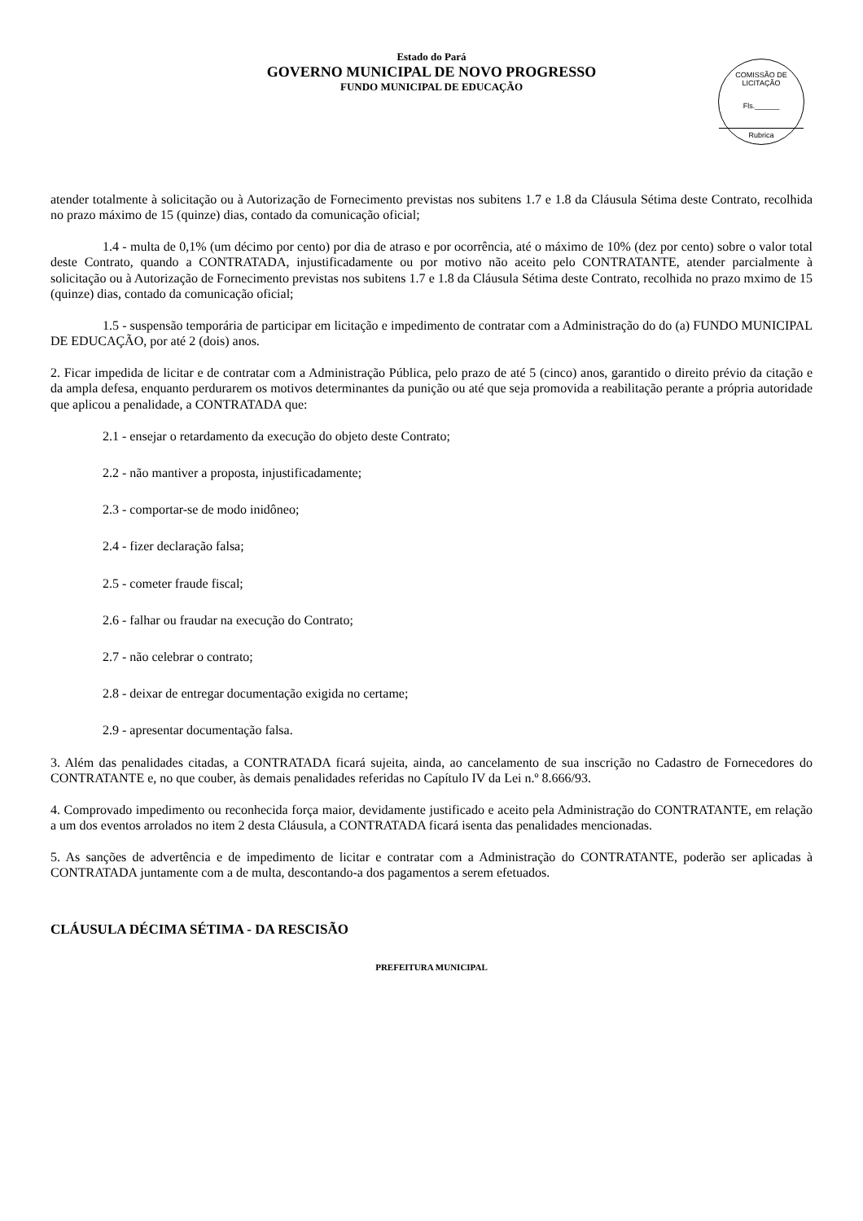Estado do Pará
GOVERNO MUNICIPAL DE NOVO PROGRESSO
FUNDO MUNICIPAL DE EDUCAÇÃO
COMISSÃO DE LICITAÇÃO
Fls.______
Rubrica
atender totalmente à solicitação ou à Autorização de Fornecimento previstas nos subitens 1.7 e 1.8 da Cláusula Sétima deste Contrato, recolhida no prazo máximo de 15 (quinze) dias, contado da comunicação oficial;
1.4 - multa de 0,1% (um décimo por cento) por dia de atraso e por ocorrência, até o máximo de 10% (dez por cento) sobre o valor total deste Contrato, quando a CONTRATADA, injustificadamente ou por motivo não aceito pelo CONTRATANTE, atender parcialmente à solicitação ou à Autorização de Fornecimento previstas nos subitens 1.7 e 1.8 da Cláusula Sétima deste Contrato, recolhida no prazo mximo de 15 (quinze) dias, contado da comunicação oficial;
1.5 - suspensão temporária de participar em licitação e impedimento de contratar com a Administração do do (a) FUNDO MUNICIPAL DE EDUCAÇÃO, por até 2 (dois) anos.
2. Ficar impedida de licitar e de contratar com a Administração Pública, pelo prazo de até 5 (cinco) anos, garantido o direito prévio da citação e da ampla defesa, enquanto perdurarem os motivos determinantes da punição ou até que seja promovida a reabilitação perante a própria autoridade que aplicou a penalidade, a CONTRATADA que:
2.1 - ensejar o retardamento da execução do objeto deste Contrato;
2.2 - não mantiver a proposta, injustificadamente;
2.3 - comportar-se de modo inidôneo;
2.4 - fizer declaração falsa;
2.5 - cometer fraude fiscal;
2.6 - falhar ou fraudar na execução do Contrato;
2.7 - não celebrar o contrato;
2.8 - deixar de entregar documentação exigida no certame;
2.9 - apresentar documentação falsa.
3. Além das penalidades citadas, a CONTRATADA ficará sujeita, ainda, ao cancelamento de sua inscrição no Cadastro de Fornecedores do CONTRATANTE e, no que couber, às demais penalidades referidas no Capítulo IV da Lei n.º 8.666/93.
4. Comprovado impedimento ou reconhecida força maior, devidamente justificado e aceito pela Administração do CONTRATANTE, em relação a um dos eventos arrolados no item 2 desta Cláusula, a CONTRATADA ficará isenta das penalidades mencionadas.
5. As sanções de advertência e de impedimento de licitar e contratar com a Administração do CONTRATANTE, poderão ser aplicadas à CONTRATADA juntamente com a de multa, descontando-a dos pagamentos a serem efetuados.
CLÁUSULA DÉCIMA SÉTIMA - DA RESCISÃO
PREFEITURA MUNICIPAL